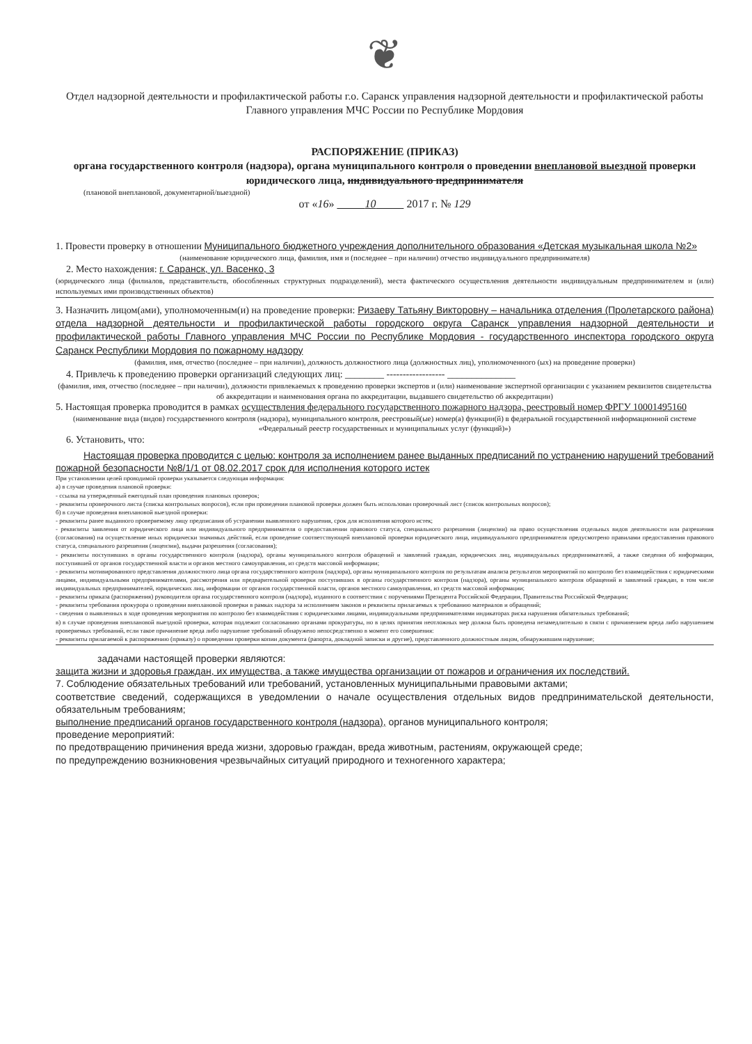❦
Отдел надзорной деятельности и профилактической работы г.о. Саранск управления надзорной деятельности и профилактической работы Главного управления МЧС России по Республике Мордовия
РАСПОРЯЖЕНИЕ (ПРИКАЗ)
органа государственного контроля (надзора), органа муниципального контроля о проведении внеплановой выездной проверки юридического лица, индивидуального предпринимателя
(плановой внеплановой, документарной/выездной)
от «16» 10 2017 г. № 129
1. Провести проверку в отношении Муниципального бюджетного учреждения дополнительного образования «Детская музыкальная школа №2»
(наименование юридического лица, фамилия, имя и (последнее – при наличии) отчество индивидуального предпринимателя)
2. Место нахождения: г. Саранск, ул. Васенко, 3
(юридического лица (филиалов, представительств, обособленных структурных подразделений), места фактического осуществления деятельности индивидуальным предпринимателем и (или) используемых ими производственных объектов)
3. Назначить лицом(ами), уполномоченным(и) на проведение проверки: Ризаеву Татьяну Викторовну – начальника отделения (Пролетарского района) отдела надзорной деятельности и профилактической работы городского округа Саранск управления надзорной деятельности и профилактической работы Главного управления МЧС России по Республике Мордовия - государственного инспектора городского округа Саранск Республики Мордовия по пожарному надзору
(фамилия, имя, отчество (последнее – при наличии), должность должностного лица (должностных лиц), уполномоченного (ых) на проведение проверки)
4. Привлечь к проведению проверки организаций следующих лиц: ________ ------------------ ______________
(фамилия, имя, отчество (последнее – при наличии), должности привлекаемых к проведению проверки экспертов и (или) наименование экспертной организации с указанием реквизитов свидетельства об аккредитации и наименования органа по аккредитации, выдавшего свидетельство об аккредитации)
5. Настоящая проверка проводится в рамках осуществления федерального государственного пожарного надзора, реестровый номер ФРГУ 10001495160
(наименование вида (видов) государственного контроля (надзора), муниципального контроля, реестровый(ые) номер(а) функции(й) в федеральной государственной информационной системе «Федеральный реестр государственных и муниципальных услуг (функций)»)
6. Установить, что:
Настоящая проверка проводится с целью: контроля за исполнением ранее выданных предписаний по устранению нарушений требований пожарной безопасности №8/1/1 от 08.02.2017 срок для исполнения которого истек
При установлении целей проводимой проверки указывается следующая информация:
а) в случае проведения плановой проверки:
- ссылка на утвержденный ежегодный план проведения плановых проверок;
- реквизиты проверочного листа (списка контрольных вопросов), если при проведении плановой проверки должен быть использован проверочный лист (список контрольных вопросов);
б) в случае проведения внеплановой выездной проверки:
- реквизиты ранее выданного проверяемому лицу предписания об устранении выявленного нарушения, срок для исполнения которого истек;
- реквизиты заявления от юридического лица или индивидуального предпринимателя о предоставлении правового статуса, специального разрешения (лицензии) на право осуществления отдельных видов деятельности или разрешения (согласования) на осуществление иных юридически значимых действий, если проведение соответствующей внеплановой проверки юридического лица, индивидуального предпринимателя предусмотрено правилами предоставления правового статуса, специального разрешения (лицензии), выдачи разрешения (согласования);
- реквизиты поступивших в органы государственного контроля (надзора), органы муниципального контроля обращений и заявлений граждан, юридических лиц, индивидуальных предпринимателей, а также сведения об информации, поступившей от органов государственной власти и органов местного самоуправления, из средств массовой информации;
- реквизиты мотивированного представления должностного лица органа государственного контроля (надзора), органы муниципального контроля по результатам анализа результатов мероприятий по контролю без взаимодействия с юридическими лицами, индивидуальными предпринимателями, рассмотрения или предварительной проверки поступивших в органы государственного контроля (надзора), органы муниципального контроля обращений и заявлений граждан, в том числе индивидуальных предпринимателей, юридических лиц, информации от органов государственной власти, органов местного самоуправления, из средств массовой информации;
- реквизиты приказа (распоряжения) руководителя органа государственного контроля (надзора), изданного в соответствии с поручениями Президента Российской Федерации, Правительства Российской Федерации;
- реквизиты требования прокурора о проведении внеплановой проверки в рамках надзора за исполнением законов и реквизиты прилагаемых к требованию материалов и обращений;
- сведения о выявленных в ходе проведения мероприятия по контролю без взаимодействия с юридическими лицами, индивидуальными предпринимателями индикаторах риска нарушения обязательных требований;
в) в случае проведения внеплановой выездной проверки, которая подлежит согласованию органами прокуратуры, но в целях принятия неотложных мер должна быть проведена незамедлительно в связи с причинением вреда либо нарушением проверяемых требований, если такое причинение вреда либо нарушение требований обнаружено непосредственно в момент его совершения:
- реквизиты прилагаемой к распоряжению (приказу) о проведении проверки копии документа (рапорта, докладной записки и другие), представленного должностным лицом, обнаружившим нарушение;
задачами настоящей проверки являются:
защита жизни и здоровья граждан, их имущества, а также имущества организации от пожаров и ограничения их последствий.
7. Соблюдение обязательных требований или требований, установленных муниципальными правовыми актами;
соответствие сведений, содержащихся в уведомлении о начале осуществления отдельных видов предпринимательской деятельности, обязательным требованиям;
выполнение предписаний органов государственного контроля (надзора), органов муниципального контроля;
проведение мероприятий:
по предотвращению причинения вреда жизни, здоровью граждан, вреда животным, растениям, окружающей среде;
по предупреждению возникновения чрезвычайных ситуаций природного и техногенного характера;